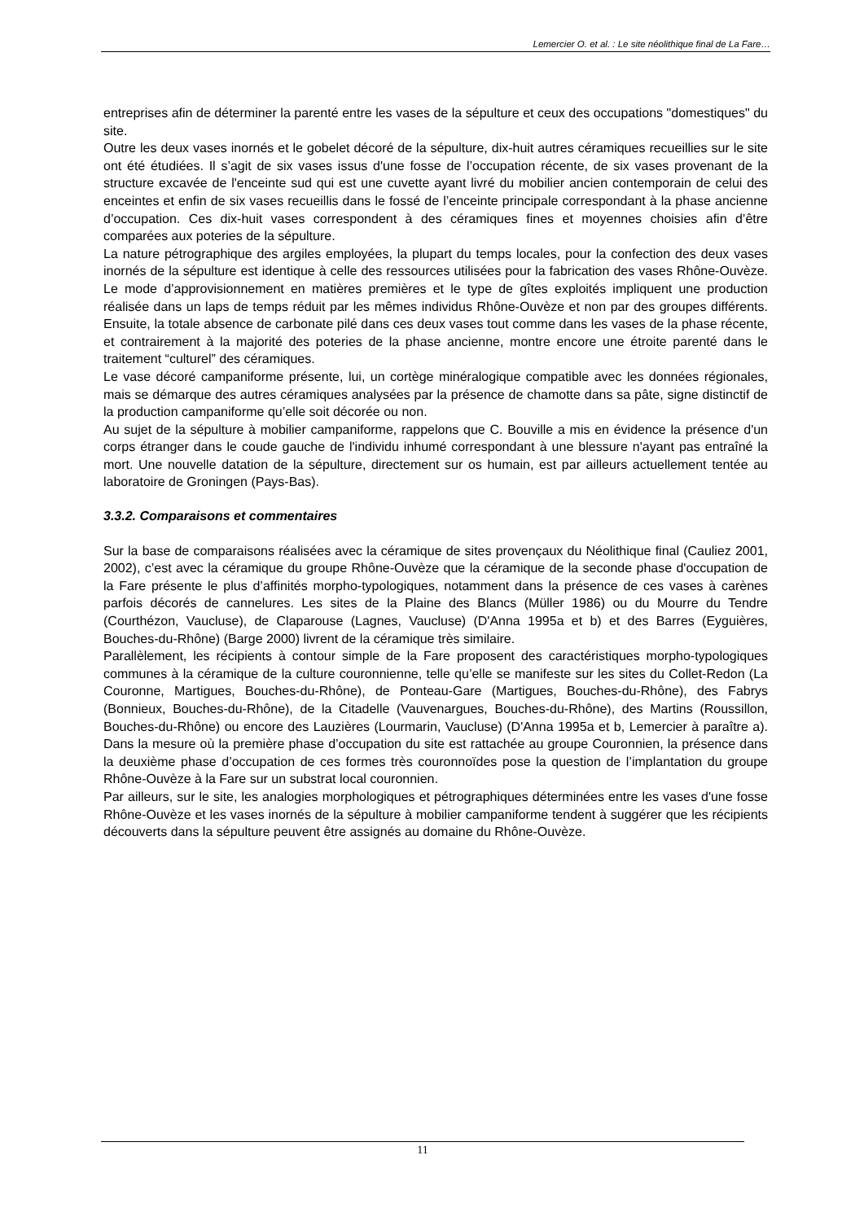Lemercier O. et al. : Le site néolithique final de La Fare…
entreprises afin de déterminer la parenté entre les vases de la sépulture et ceux des occupations "domestiques" du site.
Outre les deux vases inornés et le gobelet décoré de la sépulture, dix-huit autres céramiques recueillies sur le site ont été étudiées. Il s’agit de six vases issus d'une fosse de l’occupation récente, de six vases provenant de la structure excavée de l'enceinte sud qui est une cuvette ayant livré du mobilier ancien contemporain de celui des enceintes et enfin de six vases recueillis dans le fossé de l’enceinte principale correspondant à la phase ancienne d’occupation. Ces dix-huit vases correspondent à des céramiques fines et moyennes choisies afin d’être comparées aux poteries de la sépulture.
La nature pétrographique des argiles employées, la plupart du temps locales, pour la confection des deux vases inornés de la sépulture est identique à celle des ressources utilisées pour la fabrication des vases Rhône-Ouvèze. Le mode d’approvisionnement en matières premières et le type de gîtes exploités impliquent une production réalisée dans un laps de temps réduit par les mêmes individus Rhône-Ouvèze et non par des groupes différents. Ensuite, la totale absence de carbonate pilé dans ces deux vases tout comme dans les vases de la phase récente, et contrairement à la majorité des poteries de la phase ancienne, montre encore une étroite parenté dans le traitement “culturel” des céramiques.
Le vase décoré campaniforme présente, lui, un cortège minéralogique compatible avec les données régionales, mais se démarque des autres céramiques analysées par la présence de chamotte dans sa pâte, signe distinctif de la production campaniforme qu’elle soit décorée ou non.
Au sujet de la sépulture à mobilier campaniforme, rappelons que C. Bouville a mis en évidence la présence d'un corps étranger dans le coude gauche de l'individu inhumé correspondant à une blessure n'ayant pas entraîné la mort. Une nouvelle datation de la sépulture, directement sur os humain, est par ailleurs actuellement tentée au laboratoire de Groningen (Pays-Bas).
3.3.2. Comparaisons et commentaires
Sur la base de comparaisons réalisées avec la céramique de sites provençaux du Néolithique final (Cauliez 2001, 2002), c’est avec la céramique du groupe Rhône-Ouvèze que la céramique de la seconde phase d'occupation de la Fare présente le plus d’affinités morpho-typologiques, notamment dans la présence de ces vases à carènes parfois décorés de cannelures. Les sites de la Plaine des Blancs (Müller 1986) ou du Mourre du Tendre (Courthézon, Vaucluse), de Claparouse (Lagnes, Vaucluse) (D'Anna 1995a et b) et des Barres (Eyguières, Bouches-du-Rhône) (Barge 2000) livrent de la céramique très similaire.
Parallèlement, les récipients à contour simple de la Fare proposent des caractéristiques morpho-typologiques communes à la céramique de la culture couronnienne, telle qu’elle se manifeste sur les sites du Collet-Redon (La Couronne, Martigues, Bouches-du-Rhône), de Ponteau-Gare (Martigues, Bouches-du-Rhône), des Fabrys (Bonnieux, Bouches-du-Rhône), de la Citadelle (Vauvenargues, Bouches-du-Rhône), des Martins (Roussillon, Bouches-du-Rhône) ou encore des Lauzières (Lourmarin, Vaucluse) (D'Anna 1995a et b, Lemercier à paraître a). Dans la mesure où la première phase d’occupation du site est rattachée au groupe Couronnien, la présence dans la deuxième phase d’occupation de ces formes très couronnoïdes pose la question de l’implantation du groupe Rhône-Ouvèze à la Fare sur un substrat local couronnien.
Par ailleurs, sur le site, les analogies morphologiques et pétrographiques déterminées entre les vases d'une fosse Rhône-Ouvèze et les vases inornés de la sépulture à mobilier campaniforme tendent à suggérer que les récipients découverts dans la sépulture peuvent être assignés au domaine du Rhône-Ouvèze.
11